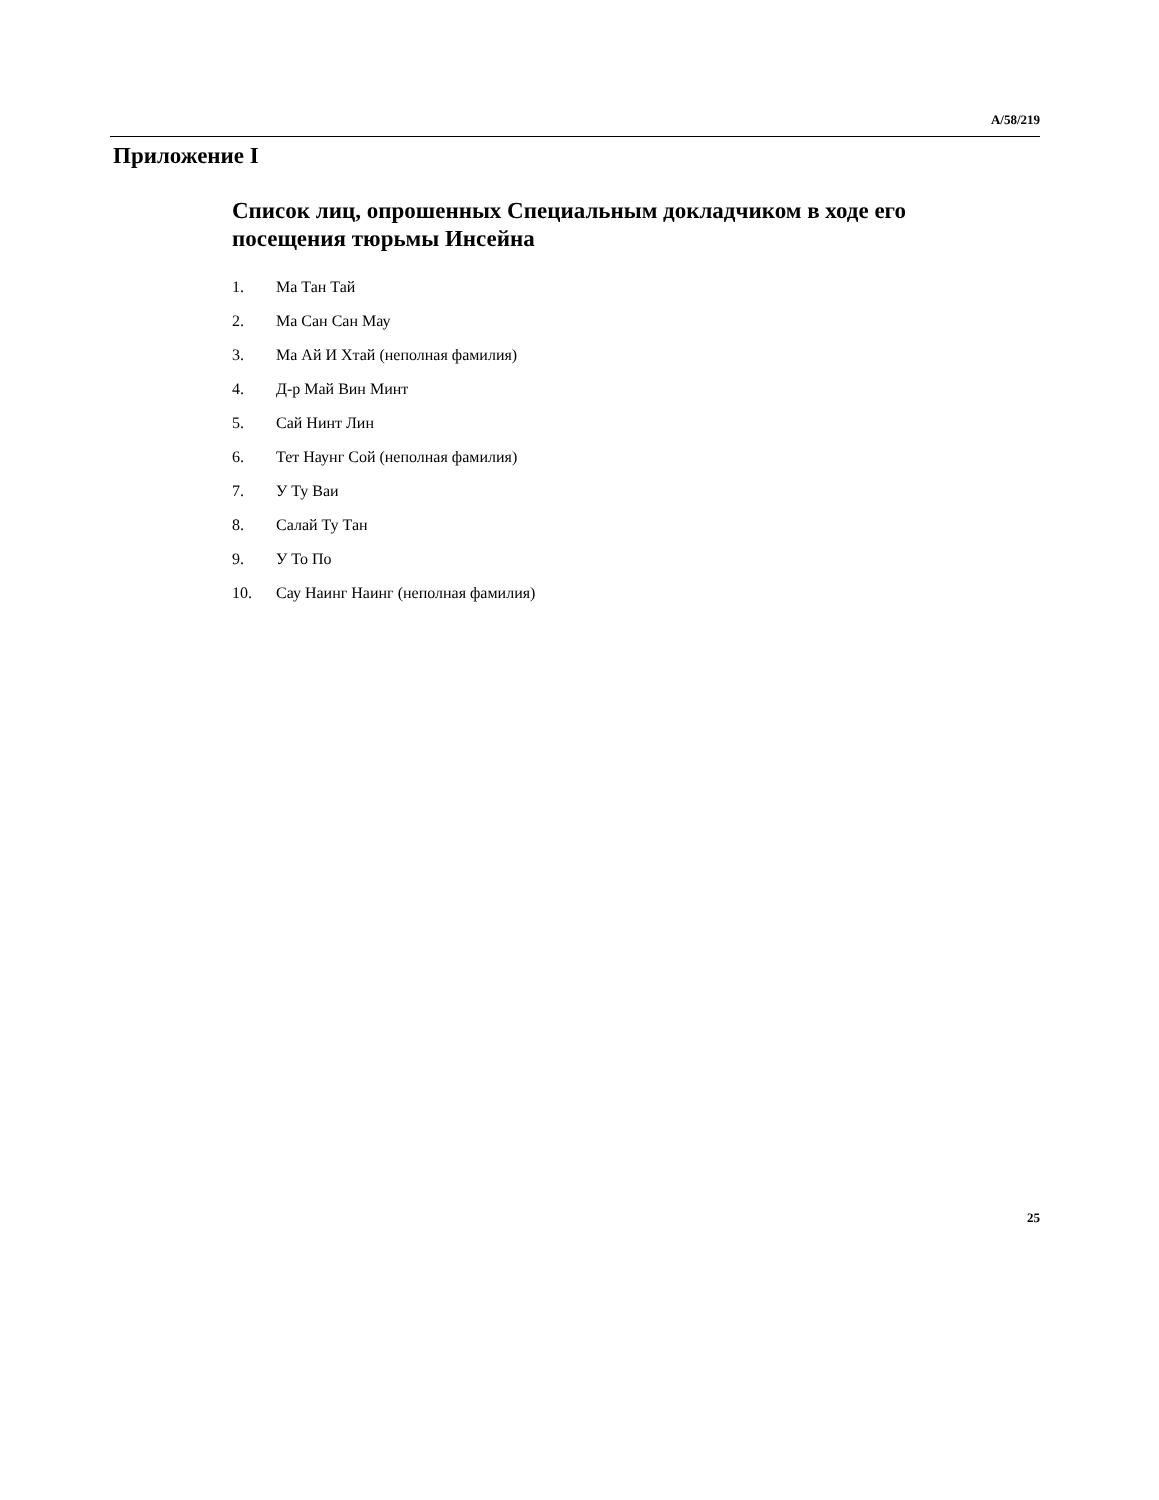A/58/219
Приложение I
Список лиц, опрошенных Специальным докладчиком в ходе его посещения тюрьмы Инсейна
1. Ма Тан Тай
2. Ма Сан Сан Мау
3. Ма Ай И Хтай (неполная фамилия)
4. Д-р Май Вин Минт
5. Сай Нинт Лин
6. Тет Наунг Сой (неполная фамилия)
7. У Ту Ваи
8. Салай Ту Тан
9. У То По
10. Сау Наинг Наинг (неполная фамилия)
25